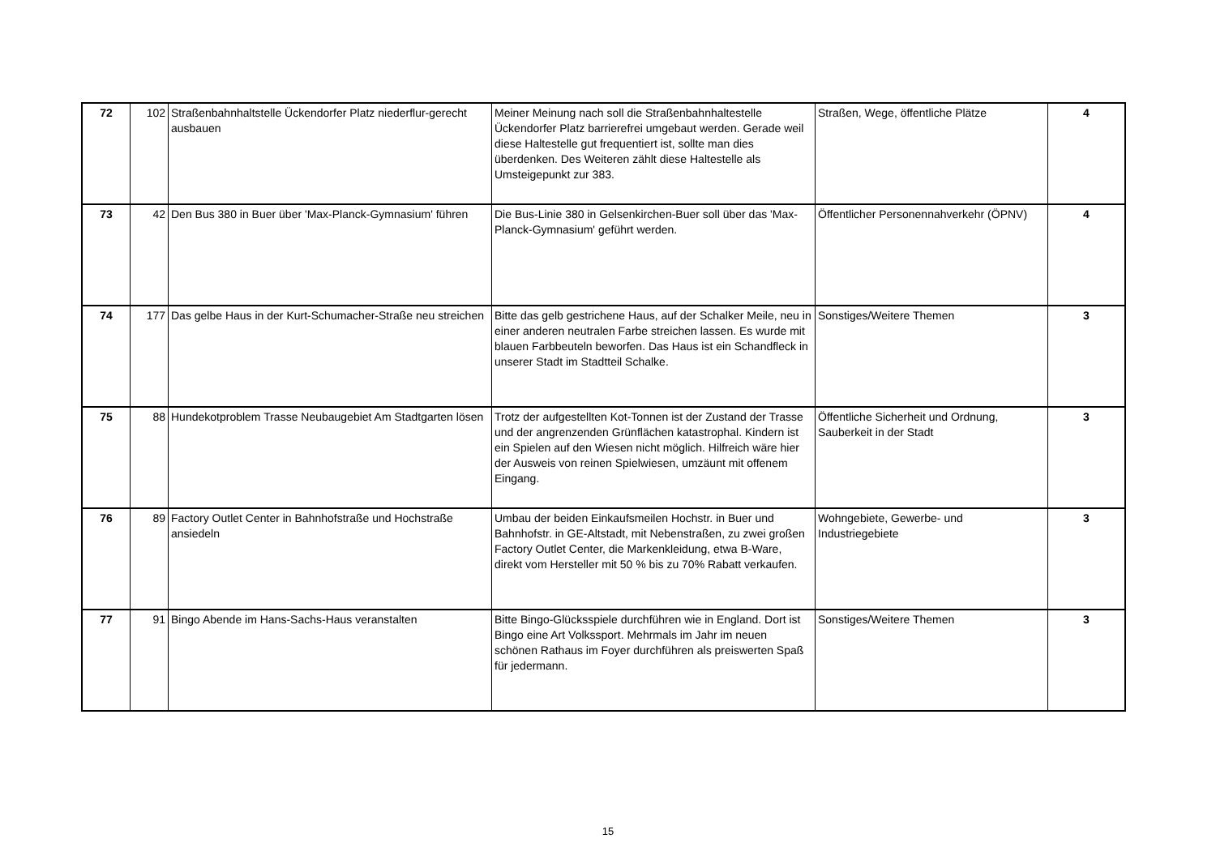| 72 | 102 | Straßenbahnhaltstelle Ückendorfer Platz niederflur-gerecht ausbauen | Meiner Meinung nach soll die Straßenbahnhaltestelle Ückendorfer Platz barrierefrei umgebaut werden. Gerade weil diese Haltestelle gut frequentiert ist, sollte man dies überdenken. Des Weiteren zählt diese Haltestelle als Umsteigepunkt zur 383. | Straßen, Wege, öffentliche Plätze | 4 |
| 73 | 42 | Den Bus 380 in Buer über 'Max-Planck-Gymnasium' führen | Die Bus-Linie 380 in Gelsenkirchen-Buer soll über das 'Max-Planck-Gymnasium' geführt werden. | Öffentlicher Personennahverkehr (ÖPNV) | 4 |
| 74 | 177 | Das gelbe Haus in der Kurt-Schumacher-Straße neu streichen | Bitte das gelb gestrichene Haus, auf der Schalker Meile, neu in einer anderen neutralen Farbe streichen lassen. Es wurde mit blauen Farbbeuteln beworfen. Das Haus ist ein Schandfleck in unserer Stadt im Stadtteil Schalke. | Sonstiges/Weitere Themen | 3 |
| 75 | 88 | Hundekotproblem Trasse Neubaugebiet Am Stadtgarten lösen | Trotz der aufgestellten Kot-Tonnen ist der Zustand der Trasse und der angrenzenden Grünflächen katastrophal. Kindern ist ein Spielen auf den Wiesen nicht möglich. Hilfreich wäre hier der Ausweis von reinen Spielwiesen, umzäunt mit offenem Eingang. | Öffentliche Sicherheit und Ordnung, Sauberkeit in der Stadt | 3 |
| 76 | 89 | Factory Outlet Center in Bahnhofstraße und Hochstraße ansiedeln | Umbau der beiden Einkaufsmeilen Hochstr. in Buer und Bahnhofstr. in GE-Altstadt, mit Nebenstraßen, zu zwei großen Factory Outlet Center, die Markenkleidung, etwa B-Ware, direkt vom Hersteller mit 50 % bis zu 70% Rabatt verkaufen. | Wohngebiete, Gewerbe- und Industriegebiete | 3 |
| 77 | 91 | Bingo Abende im Hans-Sachs-Haus veranstalten | Bitte Bingo-Glücksspiele durchführen wie in England. Dort ist Bingo eine Art Volkssport. Mehrmals im Jahr im neuen schönen Rathaus im Foyer durchführen als preiswerten Spaß für jedermann. | Sonstiges/Weitere Themen | 3 |
15